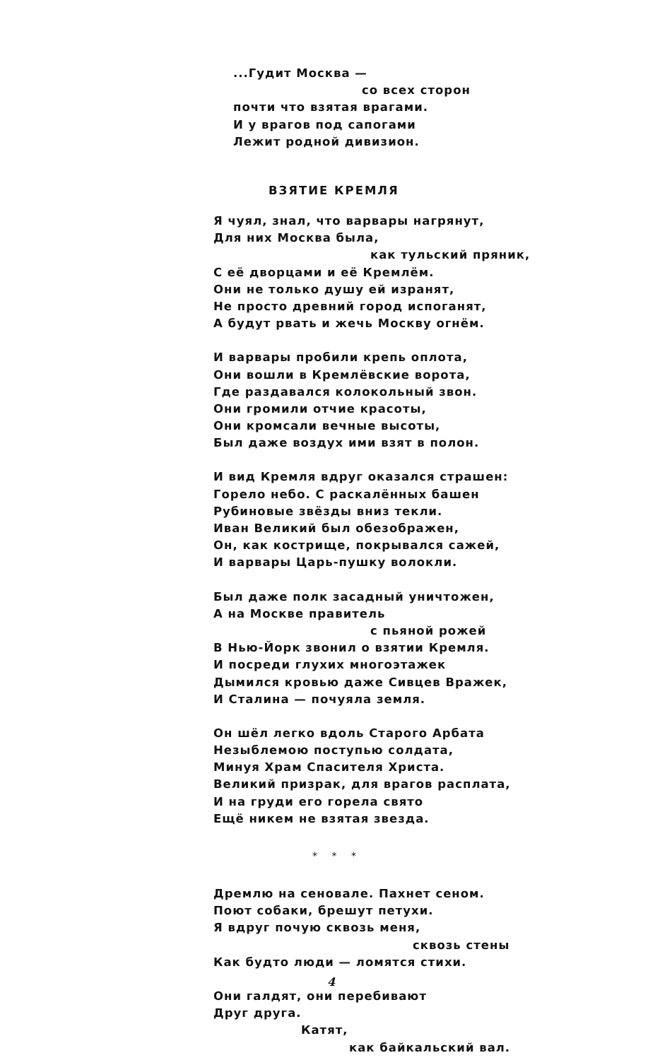...Гудит Москва —
со всех сторон
почти что взятая врагами.
И у врагов под сапогами
Лежит родной дивизион.
ВЗЯТИЕ КРЕМЛЯ
Я чуял, знал, что варвары нагрянут,
Для них Москва была,
как тульский пряник,
С её дворцами и её Кремлём.
Они не только душу ей изранят,
Не просто древний город испоганят,
А будут рвать и жечь Москву огнём.
И варвары пробили крепь оплота,
Они вошли в Кремлёвские ворота,
Где раздавался колокольный звон.
Они громили отчие красоты,
Они кромсали вечные высоты,
Был даже воздух ими взят в полон.
И вид Кремля вдруг оказался страшен:
Горело небо. С раскалённых башен
Рубиновые звёзды вниз текли.
Иван Великий был обезображен,
Он, как кострище, покрывался сажей,
И варвары Царь-пушку волокли.
Был даже полк засадный уничтожен,
А на Москве правитель
с пьяной рожей
В Нью-Йорк звонил о взятии Кремля.
И посреди глухих многоэтажек
Дымился кровью даже Сивцев Вражек,
И Сталина — почуяла земля.
Он шёл легко вдоль Старого Арбата
Незыблемою поступью солдата,
Минуя Храм Спасителя Христа.
Великий призрак, для врагов расплата,
И на груди его горела свято
Ещё никем не взятая звезда.
* * *
Дремлю на сеновале. Пахнет сеном.
Поют собаки, брешут петухи.
Я вдруг почую сквозь меня,
сквозь стены
Как будто люди — ломятся стихи.
Они галдят, они перебивают
Друг друга.
Катят,
как байкальский вал.
4